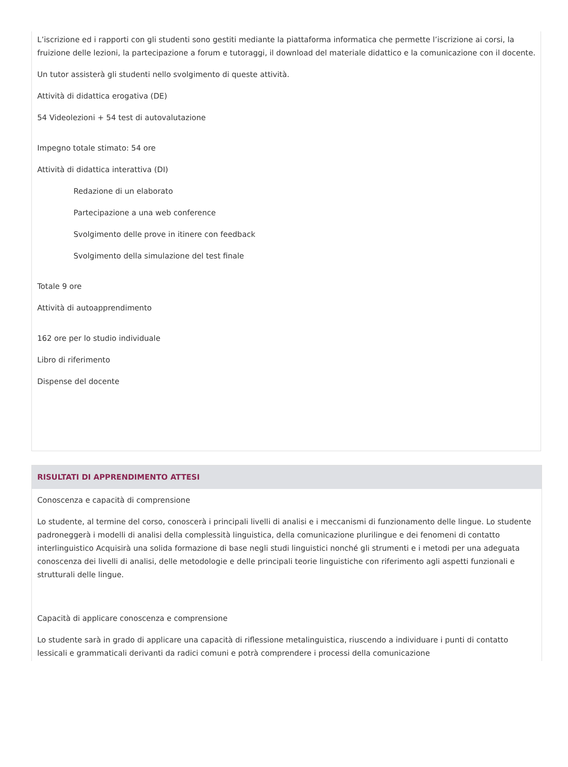L’iscrizione ed i rapporti con gli studenti sono gestiti mediante la piattaforma informatica che permette l’iscrizione ai corsi, la fruizione delle lezioni, la partecipazione a forum e tutoraggi, il download del materiale didattico e la comunicazione con il docente.
Un tutor assisterà gli studenti nello svolgimento di queste attività.
Attività di didattica erogativa (DE)
54 Videolezioni + 54 test di autovalutazione
Impegno totale stimato: 54 ore
Attività di didattica interattiva (DI)
Redazione di un elaborato
Partecipazione a una web conference
Svolgimento delle prove in itinere con feedback
Svolgimento della simulazione del test finale
Totale 9 ore
Attività di autoapprendimento
162 ore per lo studio individuale
Libro di riferimento
Dispense del docente
RISULTATI DI APPRENDIMENTO ATTESI
Conoscenza e capacità di comprensione
Lo studente, al termine del corso, conoscerà i principali livelli di analisi e i meccanismi di funzionamento delle lingue. Lo studente padroneggerà i modelli di analisi della complessità linguistica, della comunicazione plurilingue e dei fenomeni di contatto interlinguistico Acquisirà una solida formazione di base negli studi linguistici nonché gli strumenti e i metodi per una adeguata conoscenza dei livelli di analisi, delle metodologie e delle principali teorie linguistiche con riferimento agli aspetti funzionali e strutturali delle lingue.
Capacità di applicare conoscenza e comprensione
Lo studente sarà in grado di applicare una capacità di riflessione metalinguistica, riuscendo a individuare i punti di contatto lessicali e grammaticali derivanti da radici comuni e potrà comprendere i processi della comunicazione